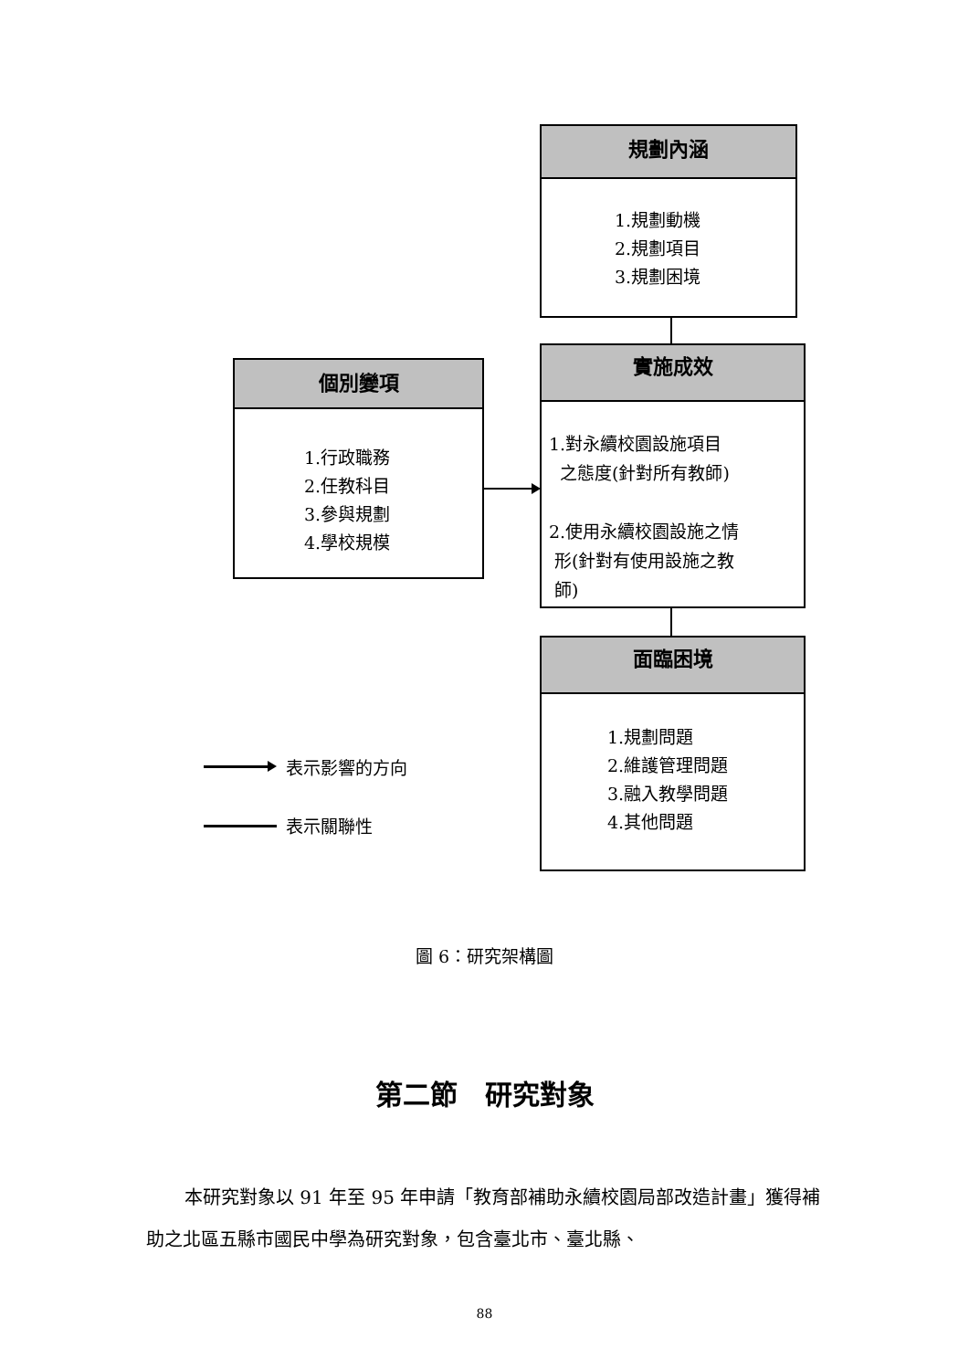規劃內涵
1.規劃動機
2.規劃項目
3.規劃困境
個別變項
1.行政職務
2.任教科目
3.參與規劃
4.學校規模
實施成效
1.對永續校園設施項目
之態度(針對所有教師)
2.使用永續校園設施之情
形(針對有使用設施之教
師)
面臨困境
1.規劃問題
2.維護管理問題
3.融入教學問題
4.其他問題
表示影響的方向
表示關聯性
圖 6：研究架構圖
第二節　研究對象
本研究對象以 91 年至 95 年申請「教育部補助永續校園局部改造計畫」獲得補助之北區五縣市國民中學為研究對象，包含臺北市、臺北縣、
88